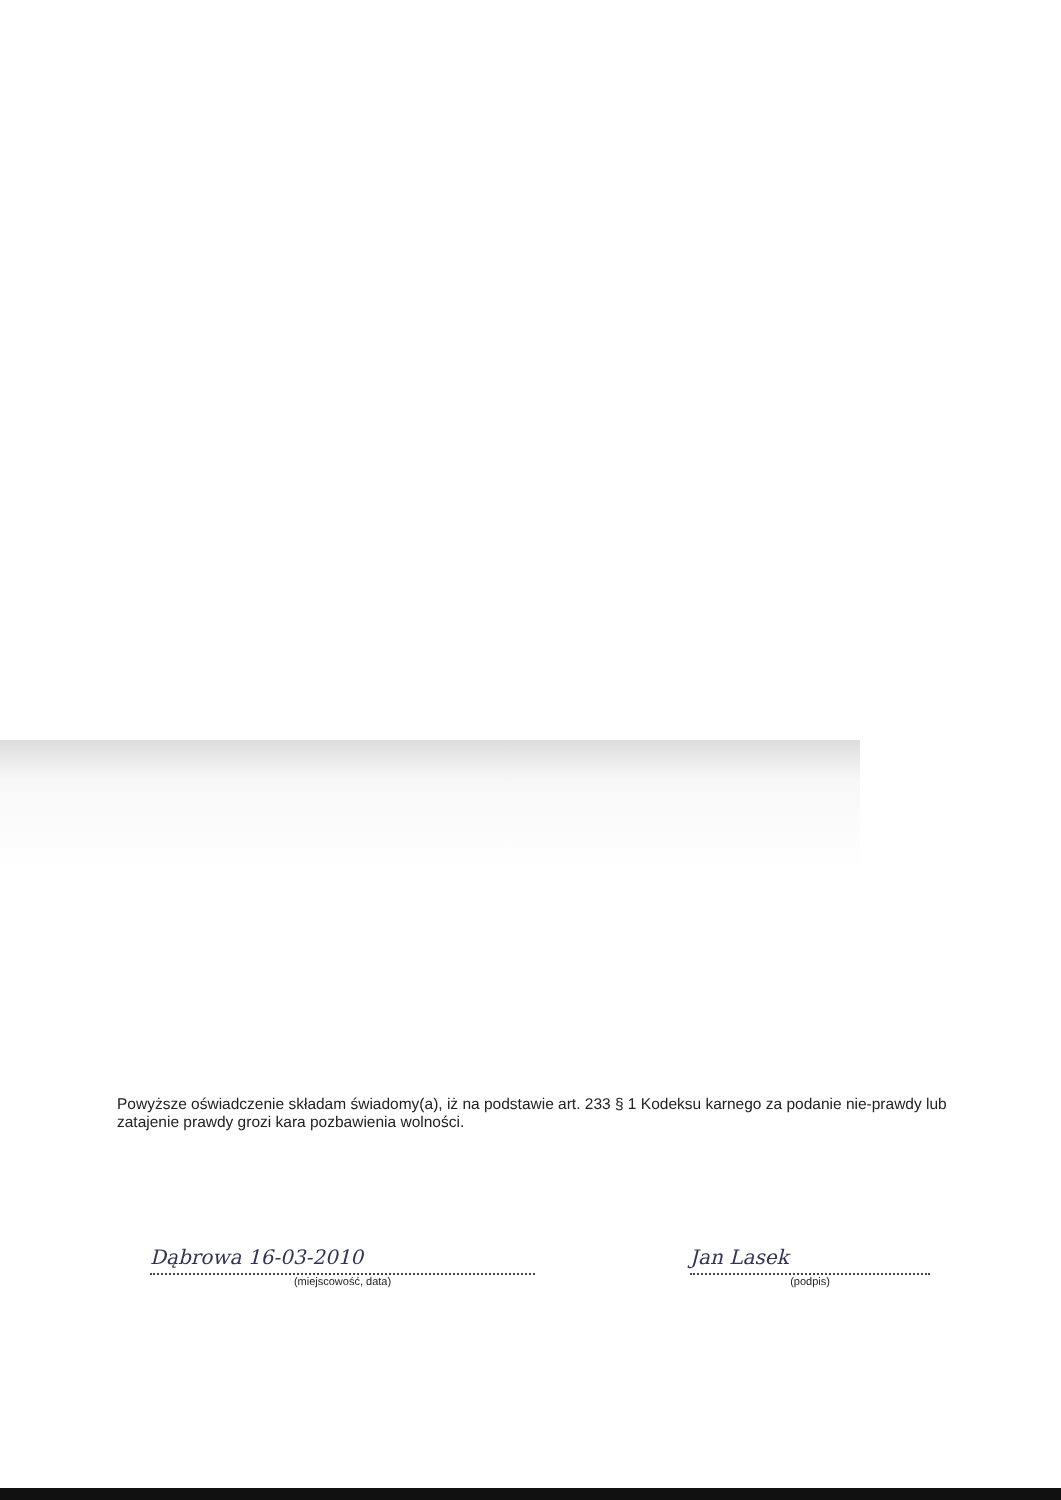Powyższe oświadczenie składam świadomy(a), iż na podstawie art. 233 § 1 Kodeksu karnego za podanie nie-prawdy lub zatajenie prawdy grozi kara pozbawienia wolności.
Dąbrowa 16-03-2010
(miejscowość, data)
Jan Lasek
(podpis)